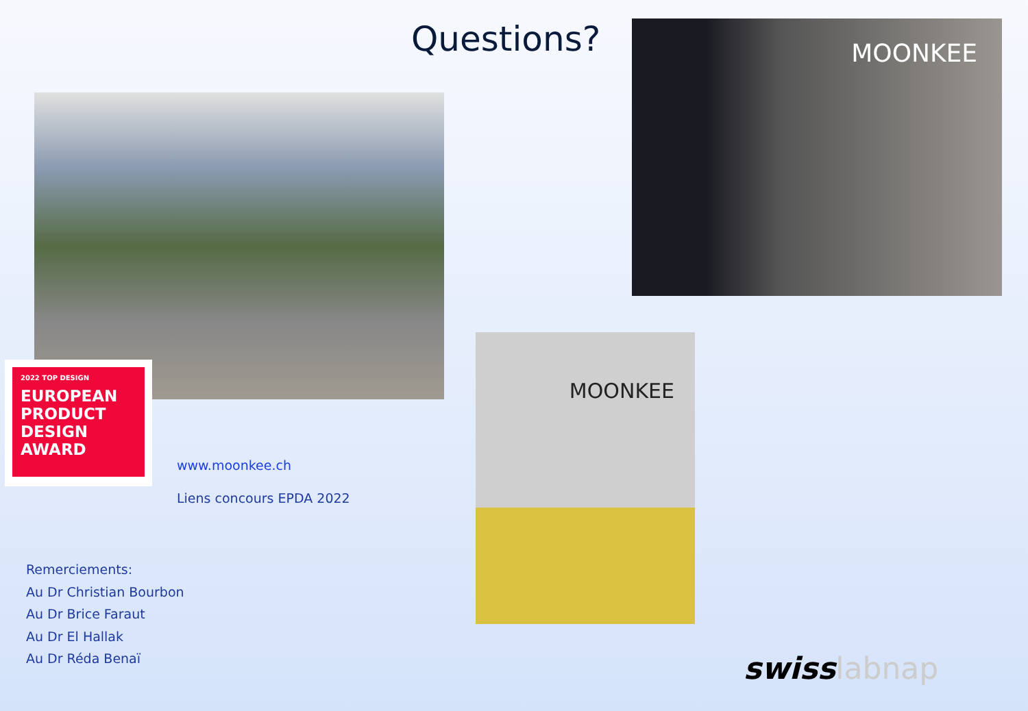Questions? MOONKEE
2022 TOP DESIGN
EUROPEAN
PRODUCT
DESIGN
AWARD
www.moonkee.ch
Liens concours EPDA 2022
MOONKEE
Remerciements:
Au Dr Christian Bourbon
Au Dr Brice Faraut
Au Dr El Hallak
Au Dr Réda Benaï
swisslabnap